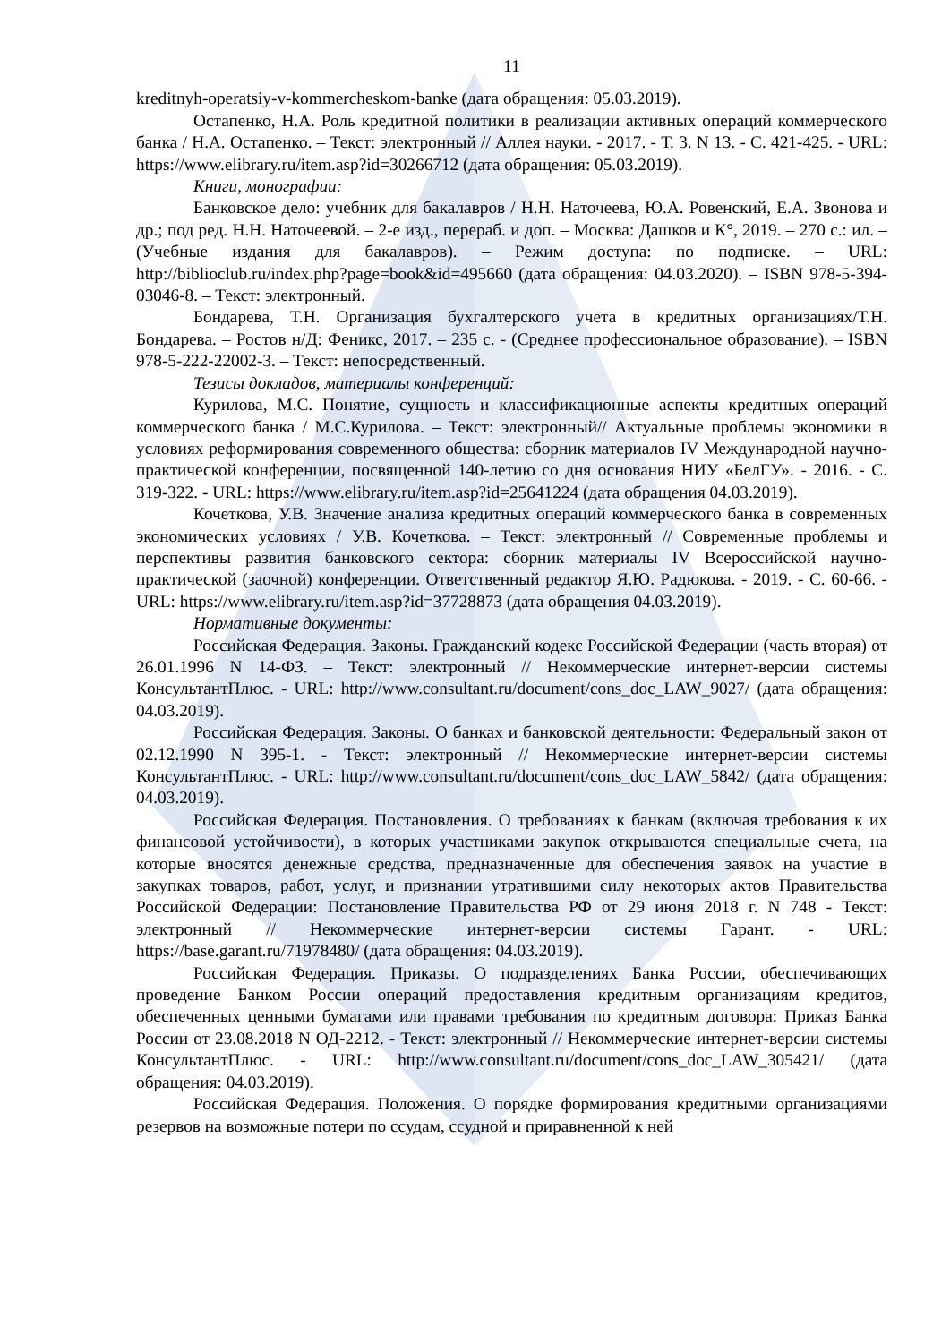11
kreditnyh-operatsiy-v-kommercheskom-banke (дата обращения: 05.03.2019).
Остапенко, Н.А. Роль кредитной политики в реализации активных операций коммерческого банка / Н.А. Остапенко. – Текст: электронный // Аллея науки. - 2017. - Т. 3. N 13. - С. 421-425. - URL: https://www.elibrary.ru/item.asp?id=30266712 (дата обращения: 05.03.2019).
Книги, монографии:
Банковское дело: учебник для бакалавров / Н.Н. Наточеева, Ю.А. Ровенский, Е.А. Звонова и др.; под ред. Н.Н. Наточеевой. – 2-е изд., перераб. и доп. – Москва: Дашков и К°, 2019. – 270 с.: ил. – (Учебные издания для бакалавров). – Режим доступа: по подписке. – URL: http://biblioclub.ru/index.php?page=book&id=495660 (дата обращения: 04.03.2020). – ISBN 978-5-394-03046-8. – Текст: электронный.
Бондарева, Т.Н. Организация бухгалтерского учета в кредитных организациях/Т.Н. Бондарева. – Ростов н/Д: Феникс, 2017. – 235 с. - (Среднее профессиональное образование). – ISBN 978-5-222-22002-3. – Текст: непосредственный.
Тезисы докладов, материалы конференций:
Курилова, М.С. Понятие, сущность и классификационные аспекты кредитных операций коммерческого банка / М.С.Курилова. – Текст: электронный// Актуальные проблемы экономики в условиях реформирования современного общества: сборник материалов IV Международной научно-практической конференции, посвященной 140-летию со дня основания НИУ «БелГУ». - 2016. - С. 319-322. - URL: https://www.elibrary.ru/item.asp?id=25641224 (дата обращения 04.03.2019).
Кочеткова, У.В. Значение анализа кредитных операций коммерческого банка в современных экономических условиях / У.В. Кочеткова. – Текст: электронный // Современные проблемы и перспективы развития банковского сектора: сборник материалы IV Всероссийской научно-практической (заочной) конференции. Ответственный редактор Я.Ю. Радюкова. - 2019. - С. 60-66. - URL: https://www.elibrary.ru/item.asp?id=37728873 (дата обращения 04.03.2019).
Нормативные документы:
Российская Федерация. Законы. Гражданский кодекс Российской Федерации (часть вторая) от 26.01.1996 N 14-ФЗ. – Текст: электронный // Некоммерческие интернет-версии системы КонсультантПлюс. - URL: http://www.consultant.ru/document/cons_doc_LAW_9027/ (дата обращения: 04.03.2019).
Российская Федерация. Законы. О банках и банковской деятельности: Федеральный закон от 02.12.1990 N 395-1. - Текст: электронный // Некоммерческие интернет-версии системы КонсультантПлюс. - URL: http://www.consultant.ru/document/cons_doc_LAW_5842/ (дата обращения: 04.03.2019).
Российская Федерация. Постановления. О требованиях к банкам (включая требования к их финансовой устойчивости), в которых участниками закупок открываются специальные счета, на которые вносятся денежные средства, предназначенные для обеспечения заявок на участие в закупках товаров, работ, услуг, и признании утратившими силу некоторых актов Правительства Российской Федерации: Постановление Правительства РФ от 29 июня 2018 г. N 748 - Текст: электронный // Некоммерческие интернет-версии системы Гарант. - URL: https://base.garant.ru/71978480/ (дата обращения: 04.03.2019).
Российская Федерация. Приказы. О подразделениях Банка России, обеспечивающих проведение Банком России операций предоставления кредитным организациям кредитов, обеспеченных ценными бумагами или правами требования по кредитным договора: Приказ Банка России от 23.08.2018 N ОД-2212. - Текст: электронный // Некоммерческие интернет-версии системы КонсультантПлюс. - URL: http://www.consultant.ru/document/cons_doc_LAW_305421/ (дата обращения: 04.03.2019).
Российская Федерация. Положения. О порядке формирования кредитными организациями резервов на возможные потери по ссудам, ссудной и приравненной к ней